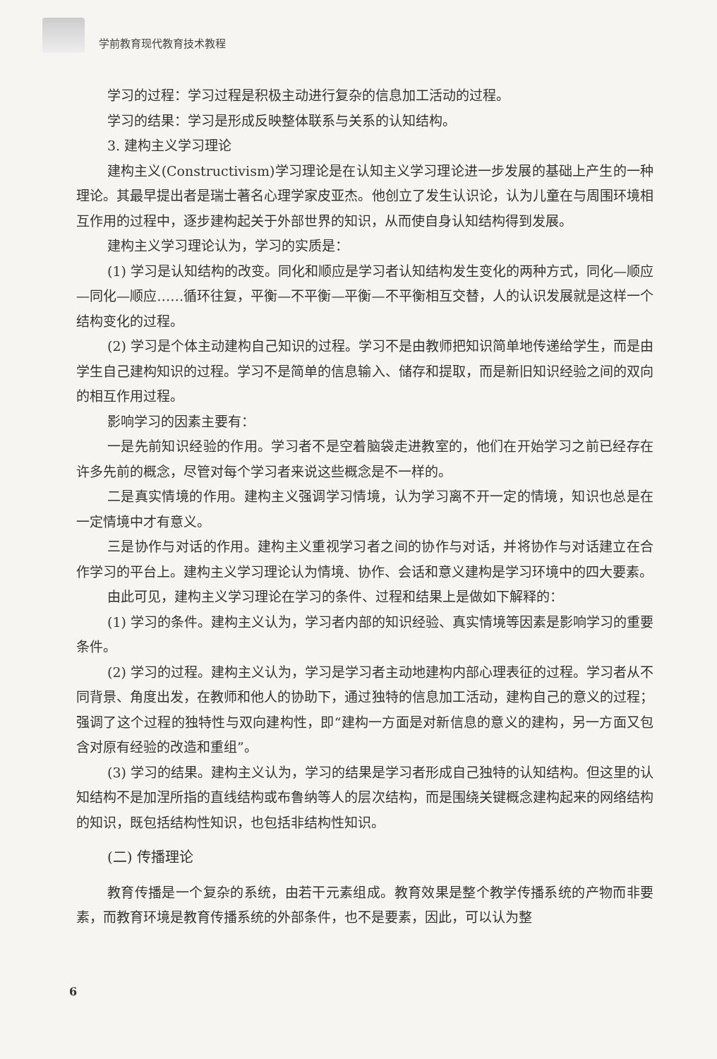学前教育现代教育技术教程
学习的过程：学习过程是积极主动进行复杂的信息加工活动的过程。
学习的结果：学习是形成反映整体联系与关系的认知结构。
3. 建构主义学习理论
建构主义(Constructivism)学习理论是在认知主义学习理论进一步发展的基础上产生的一种理论。其最早提出者是瑞士著名心理学家皮亚杰。他创立了发生认识论，认为儿童在与周围环境相互作用的过程中，逐步建构起关于外部世界的知识，从而使自身认知结构得到发展。
建构主义学习理论认为，学习的实质是：
(1) 学习是认知结构的改变。同化和顺应是学习者认知结构发生变化的两种方式，同化—顺应—同化—顺应……循环往复，平衡—不平衡—平衡—不平衡相互交替，人的认识发展就是这样一个结构变化的过程。
(2) 学习是个体主动建构自己知识的过程。学习不是由教师把知识简单地传递给学生，而是由学生自己建构知识的过程。学习不是简单的信息输入、储存和提取，而是新旧知识经验之间的双向的相互作用过程。
影响学习的因素主要有：
一是先前知识经验的作用。学习者不是空着脑袋走进教室的，他们在开始学习之前已经存在许多先前的概念，尽管对每个学习者来说这些概念是不一样的。
二是真实情境的作用。建构主义强调学习情境，认为学习离不开一定的情境，知识也总是在一定情境中才有意义。
三是协作与对话的作用。建构主义重视学习者之间的协作与对话，并将协作与对话建立在合作学习的平台上。建构主义学习理论认为情境、协作、会话和意义建构是学习环境中的四大要素。
由此可见，建构主义学习理论在学习的条件、过程和结果上是做如下解释的：
(1) 学习的条件。建构主义认为，学习者内部的知识经验、真实情境等因素是影响学习的重要条件。
(2) 学习的过程。建构主义认为，学习是学习者主动地建构内部心理表征的过程。学习者从不同背景、角度出发，在教师和他人的协助下，通过独特的信息加工活动，建构自己的意义的过程；强调了这个过程的独特性与双向建构性，即“建构一方面是对新信息的意义的建构，另一方面又包含对原有经验的改造和重组”。
(3) 学习的结果。建构主义认为，学习的结果是学习者形成自己独特的认知结构。但这里的认知结构不是加涅所指的直线结构或布鲁纳等人的层次结构，而是围绕关键概念建构起来的网络结构的知识，既包括结构性知识，也包括非结构性知识。
(二) 传播理论
教育传播是一个复杂的系统，由若干元素组成。教育效果是整个教学传播系统的产物而非要素，而教育环境是教育传播系统的外部条件，也不是要素，因此，可以认为整
6